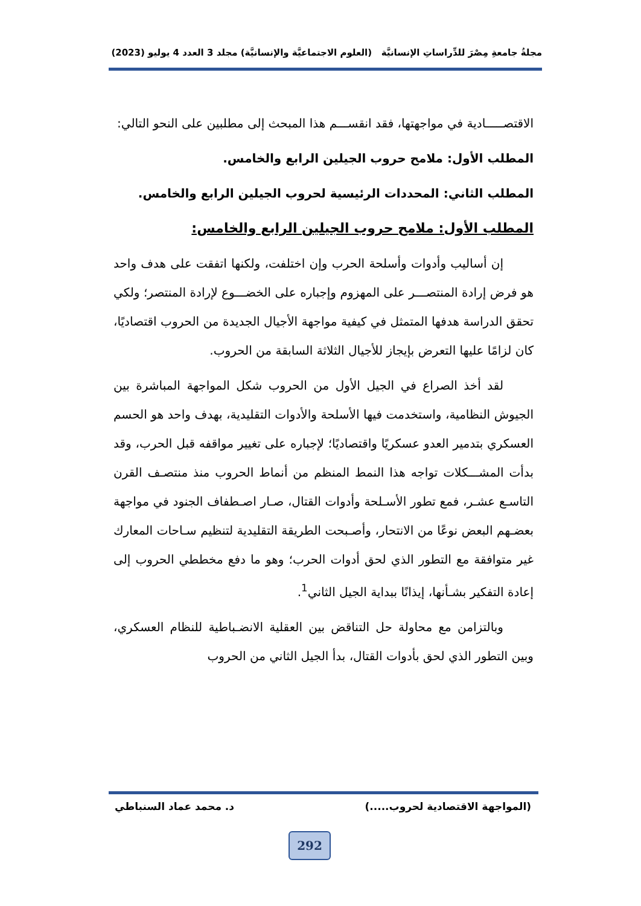مجلةُ جامعةِ مِصْرَ للدِّراساتِ الإنسانيَّة (العلوم الاجتماعيَّة والإنسانيَّة) مجلد 3 العدد 4 يوليو (2023)
الاقتصـــــادية في مواجهتها، فقد انقســـم هذا المبحث إلى مطلبين على النحو التالي:
المطلب الأول: ملامح حروب الجيلين الرابع والخامس.
المطلب الثاني: المحددات الرئيسية لحروب الجيلين الرابع والخامس.
المطلب الأول: ملامح حروب الجيلين الرابع والخامس:
إن أساليب وأدوات وأسلحة الحرب وإن اختلفت، ولكنها اتفقت على هدف واحد هو فرض إرادة المنتصـــر على المهزوم وإجباره على الخضـــوع لإرادة المنتصر؛ ولكي تحقق الدراسة هدفها المتمثل في كيفية مواجهة الأجيال الجديدة من الحروب اقتصاديًا، كان لزامًا عليها التعرض بإيجاز للأجيال الثلاثة السابقة من الحروب.
لقد أخذ الصراع في الجيل الأول من الحروب شكل المواجهة المباشرة بين الجيوش النظامية، واستخدمت فيها الأسلحة والأدوات التقليدية، بهدف واحد هو الحسم العسكري بتدمير العدو عسكريًا واقتصاديًا؛ لإجباره على تغيير مواقفه قبل الحرب، وقد بدأت المشـــكلات تواجه هذا النمط المنظم من أنماط الحروب منذ منتصـف القرن التاسـع عشـر، فمع تطور الأسـلحة وأدوات القتال، صـار اصـطفاف الجنود في مواجهة بعضـهم البعض نوعًا من الانتحار، وأصـبحت الطريقة التقليدية لتنظيم سـاحات المعارك غير متوافقة مع التطور الذي لحق أدوات الحرب؛ وهو ما دفع مخططي الحروب إلى إعادة التفكير بشـأنها، إيذانًا ببداية الجيل الثاني<sup>1</sup>.
وبالتزامن مع محاولة حل التناقض بين العقلية الانضـباطية للنظام العسكري، وبين التطور الذي لحق بأدوات القتال، بدأ الجيل الثاني من الحروب
(المواجهة الاقتصادية لحروب.....) د. محمد عماد السنباطي
292